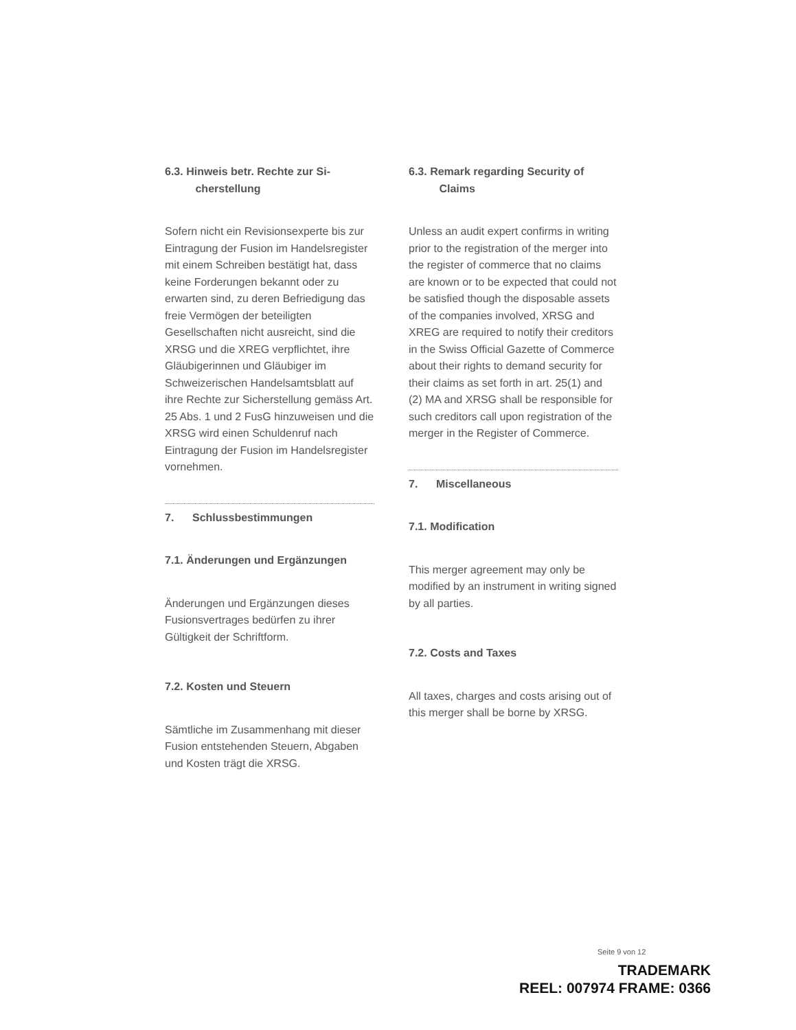6.3. Hinweis betr. Rechte zur Si-
cherstellung
Sofern nicht ein Revisionsexperte bis zur Eintragung der Fusion im Handelsregister mit einem Schreiben bestätigt hat, dass keine Forderungen bekannt oder zu erwarten sind, zu deren Befriedigung das freie Vermögen der beteiligten Gesellschaften nicht ausreicht, sind die XRSG und die XREG verpflichtet, ihre Gläubigerinnen und Gläubiger im Schweizerischen Handelsamtsblatt auf ihre Rechte zur Sicherstellung gemäss Art. 25 Abs. 1 und 2 FusG hinzuweisen und die XRSG wird einen Schuldenruf nach Eintragung der Fusion im Handelsregister vornehmen.
7. Schlussbestimmungen
7.1. Änderungen und Ergänzungen
Änderungen und Ergänzungen dieses Fusionsvertrages bedürfen zu ihrer Gültigkeit der Schriftform.
7.2. Kosten und Steuern
Sämtliche im Zusammenhang mit dieser Fusion entstehenden Steuern, Abgaben und Kosten trägt die XRSG.
6.3. Remark regarding Security of
Claims
Unless an audit expert confirms in writing prior to the registration of the merger into the register of commerce that no claims are known or to be expected that could not be satisfied though the disposable assets of the companies involved, XRSG and XREG are required to notify their creditors in the Swiss Official Gazette of Commerce about their rights to demand security for their claims as set forth in art. 25(1) and (2) MA and XRSG shall be responsible for such creditors call upon registration of the merger in the Register of Commerce.
7. Miscellaneous
7.1. Modification
This merger agreement may only be modified by an instrument in writing signed by all parties.
7.2. Costs and Taxes
All taxes, charges and costs arising out of this merger shall be borne by XRSG.
Seite 9 von 12
TRADEMARK
REEL: 007974 FRAME: 0366